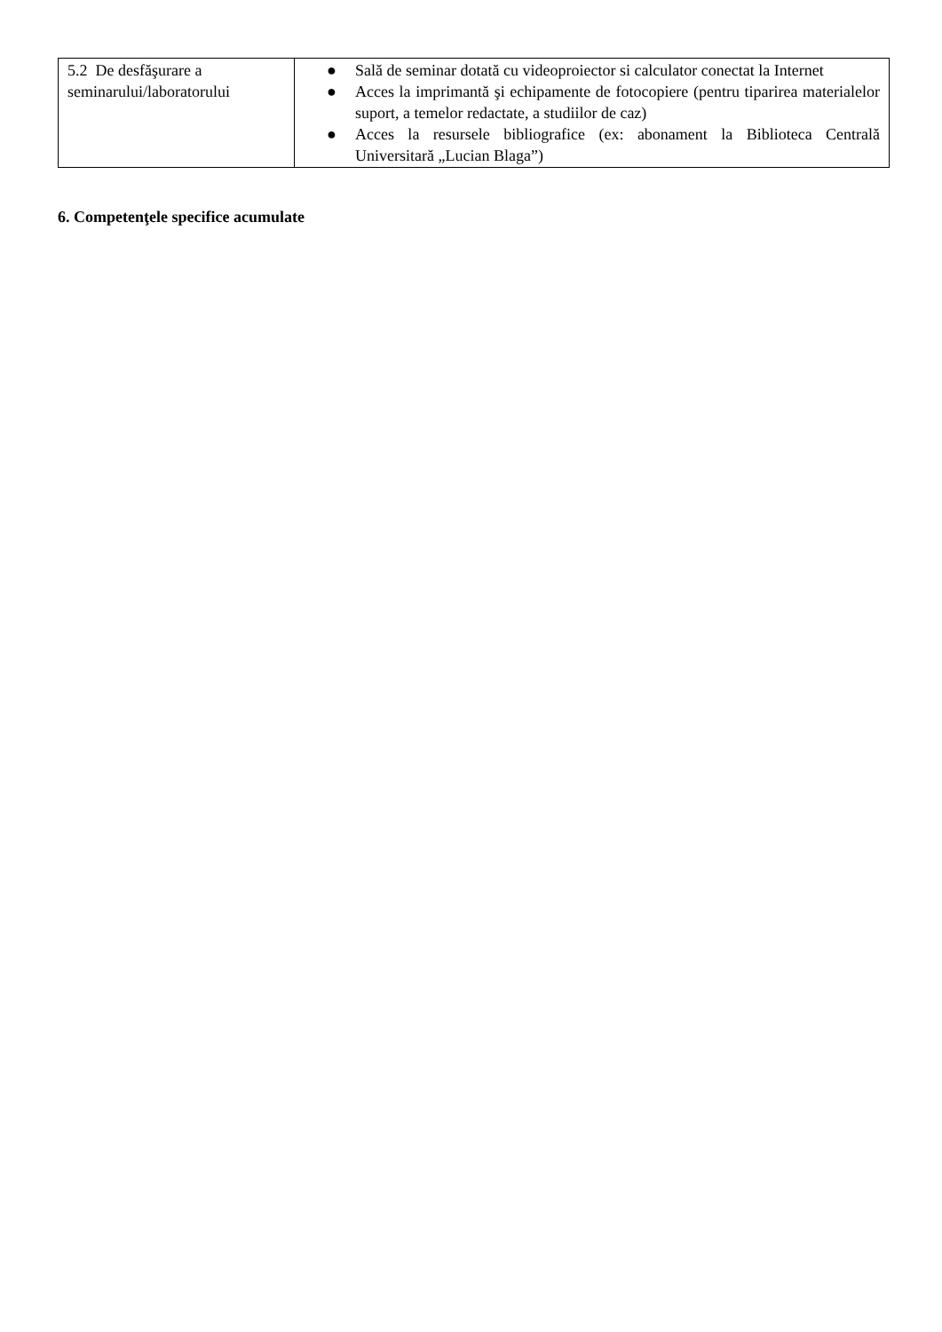| 5.2 De desfăşurare a seminarului/laboratorului | ● Sală de seminar dotată cu videoproiector si calculator conectat la Internet ● Acces la imprimantă şi echipamente de fotocopiere (pentru tiparirea materialelor suport, a temelor redactate, a studiilor de caz) ● Acces la resursele bibliografice (ex: abonament la Biblioteca Centrală Universitară „Lucian Blaga”) |
6. Competenţele specifice acumulate